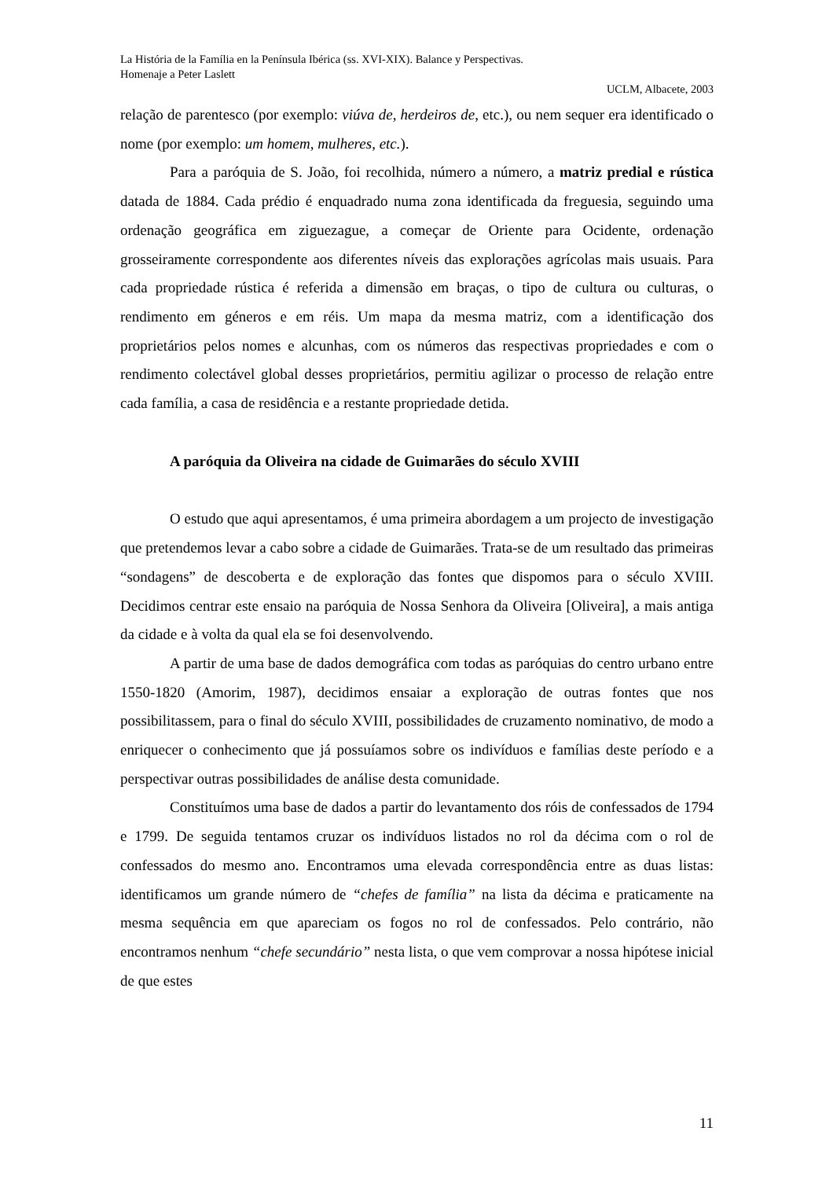La História de la Família en la Península Ibérica (ss. XVI-XIX). Balance y Perspectivas.
Homenaje a Peter Laslett
UCLM, Albacete, 2003
relação de parentesco (por exemplo: viúva de, herdeiros de, etc.), ou nem sequer era identificado o nome (por exemplo: um homem, mulheres, etc.).
Para a paróquia de S. João, foi recolhida, número a número, a matriz predial e rústica datada de 1884. Cada prédio é enquadrado numa zona identificada da freguesia, seguindo uma ordenação geográfica em ziguezague, a começar de Oriente para Ocidente, ordenação grosseiramente correspondente aos diferentes níveis das explorações agrícolas mais usuais. Para cada propriedade rústica é referida a dimensão em braças, o tipo de cultura ou culturas, o rendimento em géneros e em réis. Um mapa da mesma matriz, com a identificação dos proprietários pelos nomes e alcunhas, com os números das respectivas propriedades e com o rendimento colectável global desses proprietários, permitiu agilizar o processo de relação entre cada família, a casa de residência e a restante propriedade detida.
A paróquia da Oliveira na cidade de Guimarães do século XVIII
O estudo que aqui apresentamos, é uma primeira abordagem a um projecto de investigação que pretendemos levar a cabo sobre a cidade de Guimarães. Trata-se de um resultado das primeiras “sondagens” de descoberta e de exploração das fontes que dispomos para o século XVIII. Decidimos centrar este ensaio na paróquia de Nossa Senhora da Oliveira [Oliveira], a mais antiga da cidade e à volta da qual ela se foi desenvolvendo.
A partir de uma base de dados demográfica com todas as paróquias do centro urbano entre 1550-1820 (Amorim, 1987), decidimos ensaiar a exploração de outras fontes que nos possibilitassem, para o final do século XVIII, possibilidades de cruzamento nominativo, de modo a enriquecer o conhecimento que já possuíamos sobre os indivíduos e famílias deste período e a perspectivar outras possibilidades de análise desta comunidade.
Constituímos uma base de dados a partir do levantamento dos róis de confessados de 1794 e 1799. De seguida tentamos cruzar os indivíduos listados no rol da décima com o rol de confessados do mesmo ano. Encontramos uma elevada correspondência entre as duas listas: identificamos um grande número de “chefes de família” na lista da décima e praticamente na mesma sequência em que apareciam os fogos no rol de confessados. Pelo contrário, não encontramos nenhum “chefe secundário” nesta lista, o que vem comprovar a nossa hipótese inicial de que estes
11